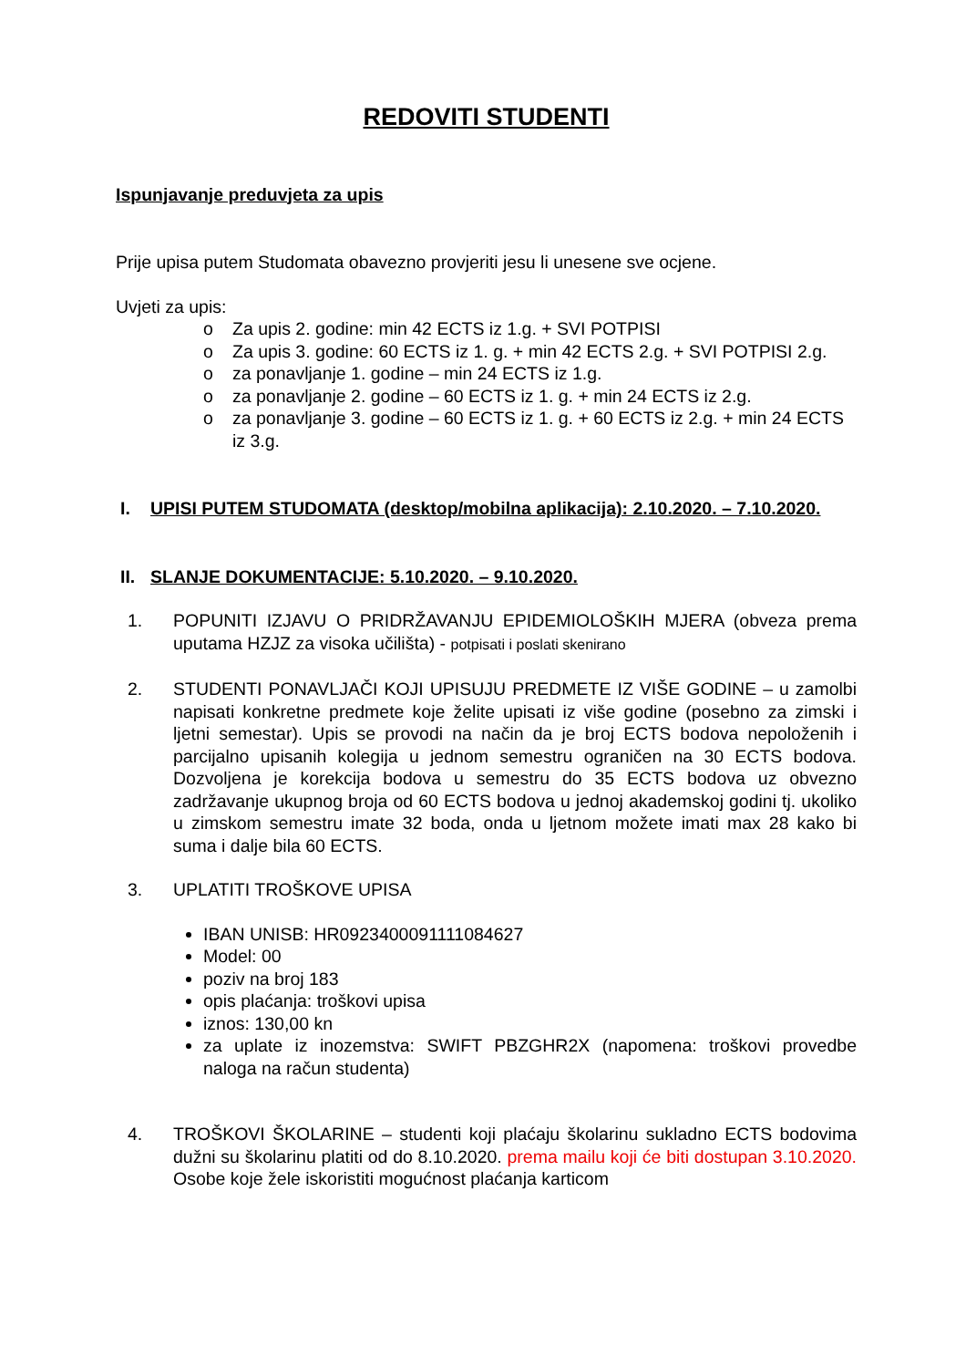REDOVITI STUDENTI
Ispunjavanje preduvjeta za upis
Prije upisa putem Studomata obavezno provjeriti jesu li unesene sve ocjene.
Uvjeti za upis:
o Za upis 2. godine: min 42 ECTS iz 1.g. + SVI POTPISI
o Za upis 3. godine: 60 ECTS iz 1. g. + min 42 ECTS 2.g. + SVI POTPISI 2.g.
o za ponavljanje 1. godine – min 24 ECTS iz 1.g.
o za ponavljanje 2. godine – 60 ECTS iz 1. g. + min 24 ECTS iz 2.g.
o za ponavljanje 3. godine – 60 ECTS iz 1. g. + 60 ECTS iz 2.g. + min 24 ECTS iz 3.g.
I. UPISI PUTEM STUDOMATA (desktop/mobilna aplikacija): 2.10.2020. – 7.10.2020.
II. SLANJE DOKUMENTACIJE: 5.10.2020. – 9.10.2020.
1. POPUNITI IZJAVU O PRIDRŽAVANJU EPIDEMIOLOŠKIH MJERA (obveza prema uputama HZJZ za visoka učilišta) - potpisati i poslati skenirano
2. STUDENTI PONAVLJAČI KOJI UPISUJU PREDMETE IZ VIŠE GODINE – u zamolbi napisati konkretne predmete koje želite upisati iz više godine (posebno za zimski i ljetni semestar). Upis se provodi na način da je broj ECTS bodova nepoloženih i parcijalno upisanih kolegija u jednom semestru ograničen na 30 ECTS bodova. Dozvoljena je korekcija bodova u semestru do 35 ECTS bodova uz obvezno zadržavanje ukupnog broja od 60 ECTS bodova u jednoj akademskoj godini tj. ukoliko u zimskom semestru imate 32 boda, onda u ljetnom možete imati max 28 kako bi suma i dalje bila 60 ECTS.
3. UPLATITI TROŠKOVE UPISA
IBAN UNISB: HR0923400091111084627
Model: 00
poziv na broj 183
opis plaćanja: troškovi upisa
iznos: 130,00 kn
za uplate iz inozemstva: SWIFT PBZGHR2X (napomena: troškovi provedbe naloga na račun studenta)
4. TROŠKOVI ŠKOLARINE – studenti koji plaćaju školarinu sukladno ECTS bodovima dužni su školarinu platiti od do 8.10.2020. prema mailu koji će biti dostupan 3.10.2020. Osobe koje žele iskoristiti mogućnost plaćanja karticom